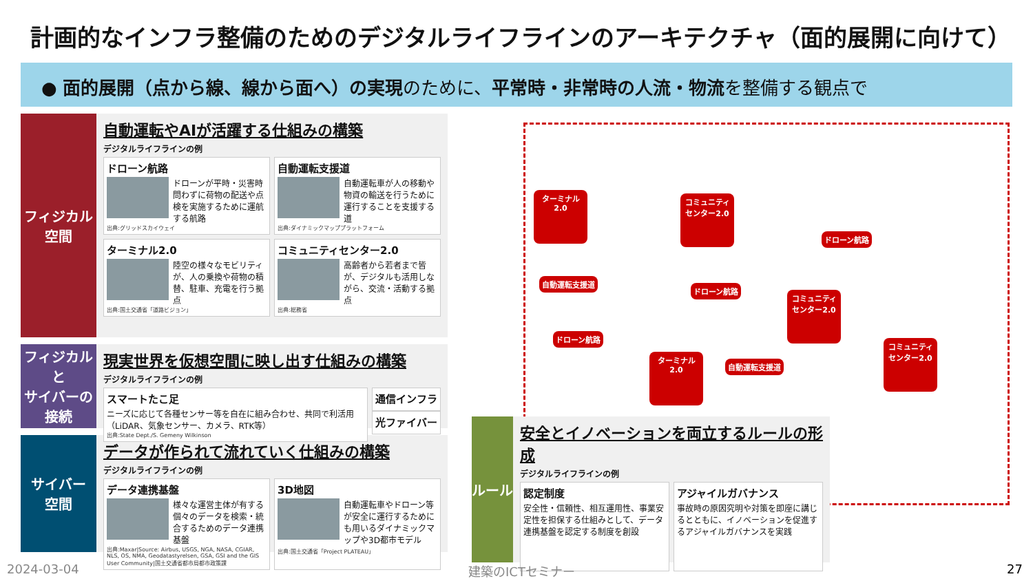計画的なインフラ整備のためのデジタルライフラインのアーキテクチャ（面的展開に向けて）
● 面的展開（点から線、線から面へ）の実現のために、平常時・非常時の人流・物流を整備する観点で
ターミナル2.0
コミュニティ
センター2.0
自動運転支援道
ドローン航路
ドローン航路
ドローン航路
コミュニティ
センター2.0
ターミナル2.0
自動運転支援道
コミュニティ
センター2.0
フィジカル
空間
自動運転やAIが活躍する仕組みの構築
デジタルライフラインの例
ドローン航路
ドローンが平時・災害時問わずに荷物の配送や点検を実施するために運航する航路
出典:グリッドスカイウェイ
自動運転支援道
自動運転車が人の移動や物資の輸送を行うために運行することを支援する道
出典:ダイナミックマッププラットフォーム
ターミナル2.0
陸空の様々なモビリティが、人の乗換や荷物の積替、駐車、充電を行う拠点
出典:国土交通省「道路ビジョン」
コミュニティセンター2.0
高齢者から若者まで皆が、デジタルも活用しながら、交流・活動する拠点
出典:総務省
フィジカルと
サイバーの
接続
現実世界を仮想空間に映し出す仕組みの構築
デジタルライフラインの例
スマートたこ足
ニーズに応じて各種センサー等を自在に組み合わせ、共同で利活用（LiDAR、気象センサー、カメラ、RTK等）
出典:State Dept./S. Gemeny Wilkinson
通信インフラ
光ファイバー
サイバー
空間
データが作られて流れていく仕組みの構築
デジタルライフラインの例
データ連携基盤
様々な運営主体が有する個々のデータを検索・統合するためのデータ連携基盤
出典:Maxar|Source: Airbus, USGS, NGA, NASA, CGIAR, NLS, OS, NMA, Geodatastyrelsen, GSA, GSI and the GIS User Community|国土交通省都市局都市政策課
3D地図
自動運転車やドローン等が安全に運行するためにも用いるダイナミックマップや3D都市モデル
出典:国土交通省「Project PLATEAU」
ルール
安全とイノベーションを両立するルールの形成
デジタルライフラインの例
認定制度
安全性・信頼性、相互運用性、事業安定性を担保する仕組みとして、データ連携基盤を認定する制度を創設
アジャイルガバナンス
事故時の原因究明や対策を即座に講じるとともに、イノベーションを促進するアジャイルガバナンスを実践
2024-03-04 建築のICTセミナー 27